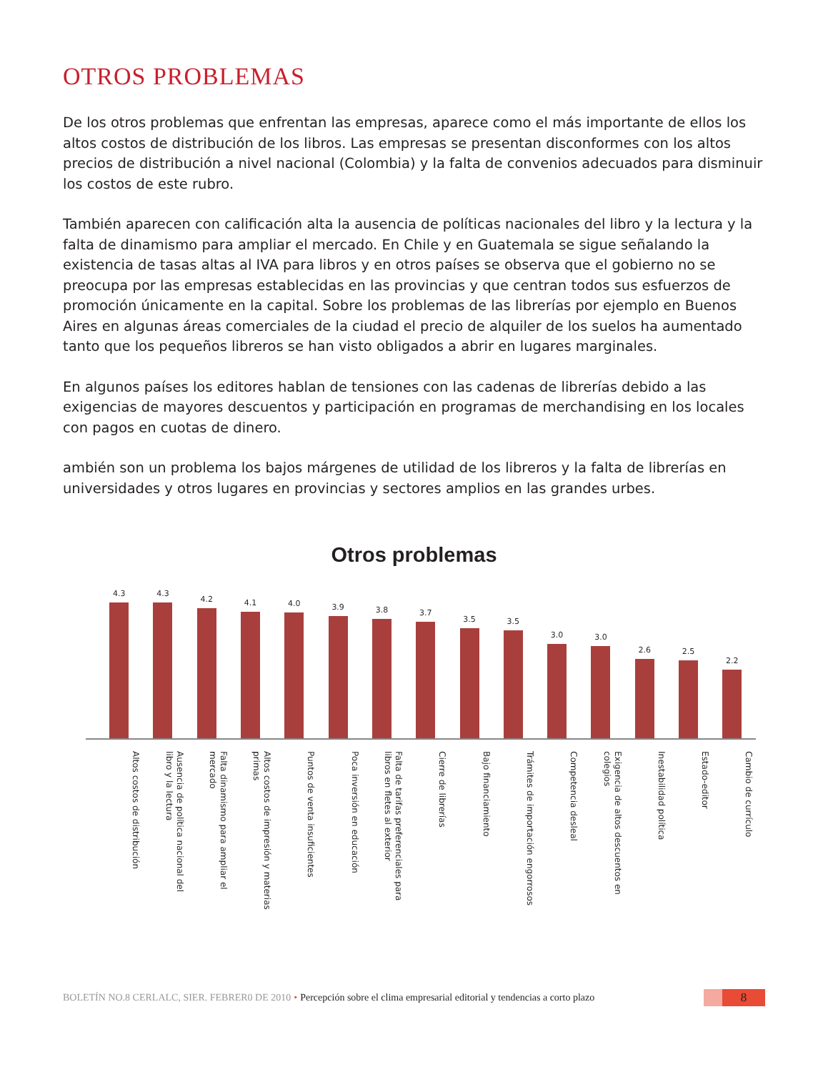OTROS PROBLEMAS
De los otros problemas que enfrentan las empresas, aparece como el más importante de ellos los altos costos de distribución de los libros. Las empresas se presentan disconformes con los altos precios de distribución a nivel nacional (Colombia) y la falta de convenios adecuados para disminuir los costos de este rubro.
También aparecen con calificación alta la ausencia de políticas nacionales del libro y la lectura y la falta de dinamismo para ampliar el mercado. En Chile y en Guatemala se sigue señalando la existencia de tasas altas al IVA para libros y en otros países se observa que el gobierno no se preocupa por las empresas establecidas en las provincias y que centran todos sus esfuerzos de promoción únicamente en la capital. Sobre los problemas de las librerías por ejemplo en Buenos Aires en algunas áreas comerciales de la ciudad el precio de alquiler de los suelos ha aumentado tanto que los pequeños libreros se han visto obligados a abrir en lugares marginales.
En algunos países los editores hablan de tensiones con las cadenas de librerías debido a las exigencias de mayores descuentos y participación en programas de merchandising en los locales con pagos en cuotas de dinero.
ambién son un problema los bajos márgenes de utilidad de los libreros y la falta de librerías en universidades y otros lugares en provincias y sectores amplios en las grandes urbes.
Otros problemas
4.3
4.3
4.2
4.1
4.0
3.9
3.8
3.7
3.5
3.5
3.0
3.0
2.6
2.5
2.2
Altos costos de distribución
Ausencia de política nacional del libro y la lectura
Falta dinamismo para ampliar el mercado
Altos costos de impresión y materias primas
Puntos de venta insuficientes
Poca inversión en educación
Falta de tarifas preferenciales para libros en fletes al exterior
Cierre de librerías
Bajo financiamiento
Trámites de importación engorrosos
Competencia desleal
Exigencia de altos descuentos en colegios
Inestabilidad política
Estado-editor
Cambio de currículo
BOLETÍN NO.8 CERLALC, SIER. FEBRER0 DE 2010 • Percepción sobre el clima empresarial editorial y tendencias a corto plazo
8